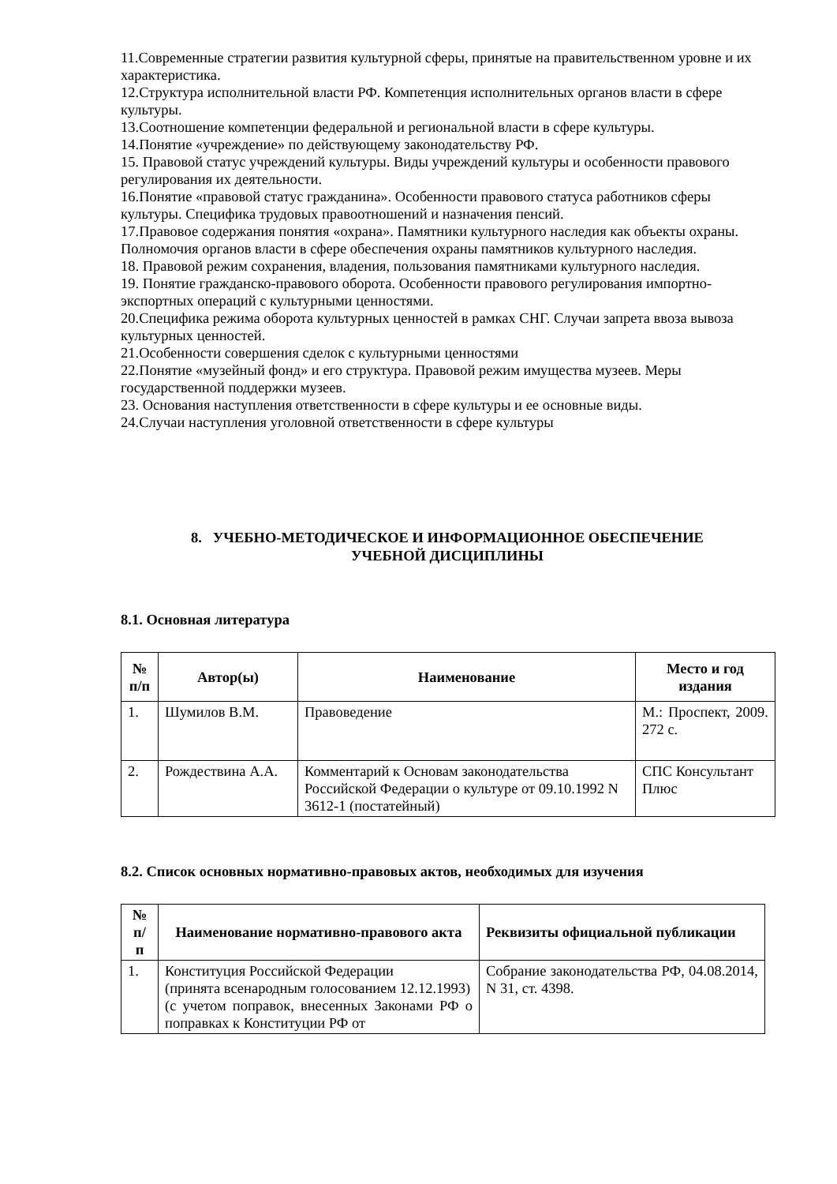11.Современные стратегии развития культурной сферы, принятые на правительственном уровне и их характеристика.
12.Структура исполнительной власти РФ. Компетенция исполнительных органов власти в сфере культуры.
13.Соотношение компетенции федеральной и региональной власти в сфере культуры.
14.Понятие «учреждение» по действующему законодательству РФ.
15. Правовой статус учреждений культуры. Виды учреждений культуры и особенности правового регулирования их деятельности.
16.Понятие «правовой статус гражданина». Особенности правового статуса работников сферы культуры. Специфика трудовых правоотношений и назначения пенсий.
17.Правовое содержания понятия «охрана». Памятники культурного наследия как объекты охраны. Полномочия органов власти в сфере обеспечения охраны памятников культурного наследия.
18. Правовой режим сохранения, владения, пользования памятниками культурного наследия.
19. Понятие гражданско-правового оборота. Особенности правового регулирования импортно-экспортных операций с культурными ценностями.
20.Специфика режима оборота культурных ценностей в рамках СНГ. Случаи запрета ввоза вывоза культурных ценностей.
21.Особенности совершения сделок с культурными ценностями
22.Понятие «музейный фонд» и его структура. Правовой режим имущества музеев. Меры государственной поддержки музеев.
23. Основания наступления ответственности в сфере культуры и ее основные виды.
24.Случаи наступления уголовной ответственности в сфере культуры
8. УЧЕБНО-МЕТОДИЧЕСКОЕ И ИНФОРМАЦИОННОЕ ОБЕСПЕЧЕНИЕ
УЧЕБНОЙ ДИСЦИПЛИНЫ
8.1. Основная литература
| № п/п | Автор(ы) | Наименование | Место и год издания |
| --- | --- | --- | --- |
| 1. | Шумилов В.М. | Правоведение | М.: Проспект, 2009. 272 с. |
| 2. | Рождествина А.А. | Комментарий к Основам законодательства Российской Федерации о культуре от 09.10.1992 N 3612-1 (постатейный) | СПС Консультант Плюс |
8.2. Список основных нормативно-правовых актов, необходимых для изучения
| № п/ п | Наименование нормативно-правового акта | Реквизиты официальной публикации |
| --- | --- | --- |
| 1. | Конституция Российской Федерации (принята всенародным голосованием 12.12.1993) (с учетом поправок, внесенных Законами РФ о поправках к Конституции РФ от | Собрание законодательства РФ, 04.08.2014, N 31, ст. 4398. |